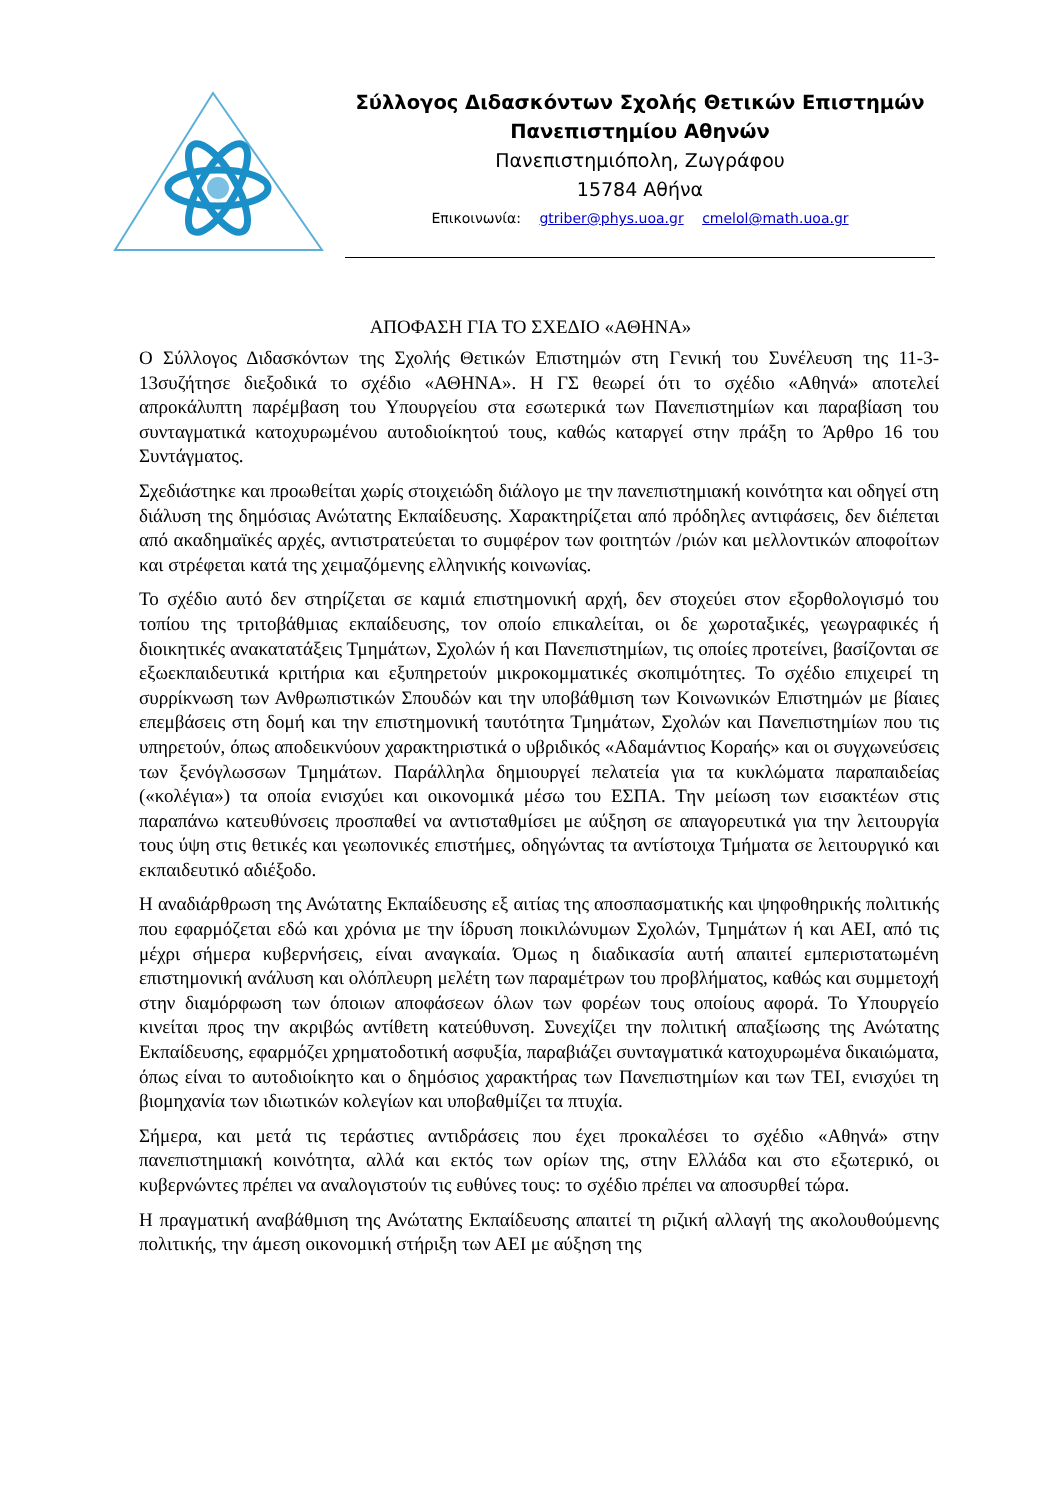Σύλλογος Διδασκόντων Σχολής Θετικών Επιστημών
Πανεπιστημίου Αθηνών
Πανεπιστημιόπολη, Ζωγράφου
15784 Αθήνα
Επικοινωνία: gtriber@phys.uoa.gr cmelol@math.uoa.gr
ΑΠΟΦΑΣΗ ΓΙΑ ΤΟ ΣΧΕΔΙΟ «ΑΘΗΝΑ»
Ο Σύλλογος Διδασκόντων της Σχολής Θετικών Επιστημών στη Γενική του Συνέλευση της 11-3-13συζήτησε διεξοδικά το σχέδιο «ΑΘΗΝΑ». Η ΓΣ θεωρεί ότι το σχέδιο «Αθηνά» αποτελεί απροκάλυπτη παρέμβαση του Υπουργείου στα εσωτερικά των Πανεπιστημίων και παραβίαση του συνταγματικά κατοχυρωμένου αυτοδιοίκητού τους, καθώς καταργεί στην πράξη το Άρθρο 16 του Συντάγματος.
Σχεδιάστηκε και προωθείται χωρίς στοιχειώδη διάλογο με την πανεπιστημιακή κοινότητα και οδηγεί στη διάλυση της δημόσιας Ανώτατης Εκπαίδευσης. Χαρακτηρίζεται από πρόδηλες αντιφάσεις, δεν διέπεται από ακαδημαϊκές αρχές, αντιστρατεύεται το συμφέρον των φοιτητών /ριών και μελλοντικών αποφοίτων και στρέφεται κατά της χειμαζόμενης ελληνικής κοινωνίας.
Το σχέδιο αυτό δεν στηρίζεται σε καμιά επιστημονική αρχή, δεν στοχεύει στον εξορθολογισμό του τοπίου της τριτοβάθμιας εκπαίδευσης, τον οποίο επικαλείται, οι δε χωροταξικές, γεωγραφικές ή διοικητικές ανακατατάξεις Τμημάτων, Σχολών ή και Πανεπιστημίων, τις οποίες προτείνει, βασίζονται σε εξωεκπαιδευτικά κριτήρια και εξυπηρετούν μικροκομματικές σκοπιμότητες. Το σχέδιο επιχειρεί τη συρρίκνωση των Ανθρωπιστικών Σπουδών και την υποβάθμιση των Κοινωνικών Επιστημών με βίαιες επεμβάσεις στη δομή και την επιστημονική ταυτότητα Τμημάτων, Σχολών και Πανεπιστημίων που τις υπηρετούν, όπως αποδεικνύουν χαρακτηριστικά ο υβριδικός «Αδαμάντιος Κοραής» και οι συγχωνεύσεις των ξενόγλωσσων Τμημάτων. Παράλληλα δημιουργεί πελατεία για τα κυκλώματα παραπαιδείας («κολέγια») τα οποία ενισχύει και οικονομικά μέσω του ΕΣΠΑ. Την μείωση των εισακτέων στις παραπάνω κατευθύνσεις προσπαθεί να αντισταθμίσει με αύξηση σε απαγορευτικά για την λειτουργία τους ύψη στις θετικές και γεωπονικές επιστήμες, οδηγώντας τα αντίστοιχα Τμήματα σε λειτουργικό και εκπαιδευτικό αδιέξοδο.
Η αναδιάρθρωση της Ανώτατης Εκπαίδευσης εξ αιτίας της αποσπασματικής και ψηφοθηρικής πολιτικής που εφαρμόζεται εδώ και χρόνια με την ίδρυση ποικιλώνυμων Σχολών, Τμημάτων ή και ΑΕΙ, από τις μέχρι σήμερα κυβερνήσεις, είναι αναγκαία. Όμως η διαδικασία αυτή απαιτεί εμπεριστατωμένη επιστημονική ανάλυση και ολόπλευρη μελέτη των παραμέτρων του προβλήματος, καθώς και συμμετοχή στην διαμόρφωση των όποιων αποφάσεων όλων των φορέων τους οποίους αφορά. Το Υπουργείο κινείται προς την ακριβώς αντίθετη κατεύθυνση. Συνεχίζει την πολιτική απαξίωσης της Ανώτατης Εκπαίδευσης, εφαρμόζει χρηματοδοτική ασφυξία, παραβιάζει συνταγματικά κατοχυρωμένα δικαιώματα, όπως είναι το αυτοδιοίκητο και ο δημόσιος χαρακτήρας των Πανεπιστημίων και των ΤΕΙ, ενισχύει τη βιομηχανία των ιδιωτικών κολεγίων και υποβαθμίζει τα πτυχία.
Σήμερα, και μετά τις τεράστιες αντιδράσεις που έχει προκαλέσει το σχέδιο «Αθηνά» στην πανεπιστημιακή κοινότητα, αλλά και εκτός των ορίων της, στην Ελλάδα και στο εξωτερικό, οι κυβερνώντες πρέπει να αναλογιστούν τις ευθύνες τους: το σχέδιο πρέπει να αποσυρθεί τώρα.
Η πραγματική αναβάθμιση της Ανώτατης Εκπαίδευσης απαιτεί τη ριζική αλλαγή της ακολουθούμενης πολιτικής, την άμεση οικονομική στήριξη των ΑΕΙ με αύξηση της